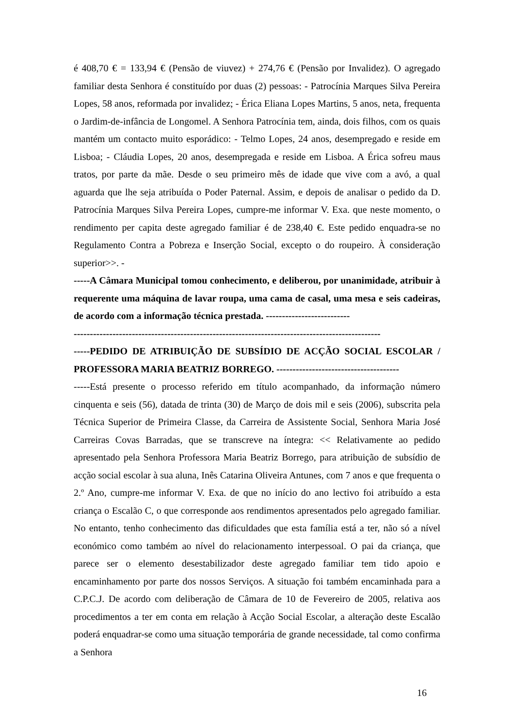é 408,70 € = 133,94 € (Pensão de viuvez) + 274,76 € (Pensão por Invalidez). O agregado familiar desta Senhora é constituído por duas (2) pessoas: - Patrocínia Marques Silva Pereira Lopes, 58 anos, reformada por invalidez; - Érica Eliana Lopes Martins, 5 anos, neta, frequenta o Jardim-de-infância de Longomel. A Senhora Patrocínia tem, ainda, dois filhos, com os quais mantém um contacto muito esporádico: - Telmo Lopes, 24 anos, desempregado e reside em Lisboa; - Cláudia Lopes, 20 anos, desempregada e reside em Lisboa. A Érica sofreu maus tratos, por parte da mãe. Desde o seu primeiro mês de idade que vive com a avó, a qual aguarda que lhe seja atribuída o Poder Paternal. Assim, e depois de analisar o pedido da D. Patrocínia Marques Silva Pereira Lopes, cumpre-me informar V. Exa. que neste momento, o rendimento per capita deste agregado familiar é de 238,40 €. Este pedido enquadra-se no Regulamento Contra a Pobreza e Inserção Social, excepto o do roupeiro. À consideração superior>>. -
-----A Câmara Municipal tomou conhecimento, e deliberou, por unanimidade, atribuir à requerente uma máquina de lavar roupa, uma cama de casal, uma mesa e seis cadeiras, de acordo com a informação técnica prestada. --------------------------
-----------------------------------------------------------------------------------------------
-----PEDIDO DE ATRIBUIÇÃO DE SUBSÍDIO DE ACÇÃO SOCIAL ESCOLAR / PROFESSORA MARIA BEATRIZ BORREGO. --------------------------------------
-----Está presente o processo referido em título acompanhado, da informação número cinquenta e seis (56), datada de trinta (30) de Março de dois mil e seis (2006), subscrita pela Técnica Superior de Primeira Classe, da Carreira de Assistente Social, Senhora Maria José Carreiras Covas Barradas, que se transcreve na íntegra: << Relativamente ao pedido apresentado pela Senhora Professora Maria Beatriz Borrego, para atribuição de subsídio de acção social escolar à sua aluna, Inês Catarina Oliveira Antunes, com 7 anos e que frequenta o 2.º Ano, cumpre-me informar V. Exa. de que no início do ano lectivo foi atribuído a esta criança o Escalão C, o que corresponde aos rendimentos apresentados pelo agregado familiar. No entanto, tenho conhecimento das dificuldades que esta família está a ter, não só a nível económico como também ao nível do relacionamento interpessoal. O pai da criança, que parece ser o elemento desestabilizador deste agregado familiar tem tido apoio e encaminhamento por parte dos nossos Serviços. A situação foi também encaminhada para a C.P.C.J. De acordo com deliberação de Câmara de 10 de Fevereiro de 2005, relativa aos procedimentos a ter em conta em relação à Acção Social Escolar, a alteração deste Escalão poderá enquadrar-se como uma situação temporária de grande necessidade, tal como confirma a Senhora
16